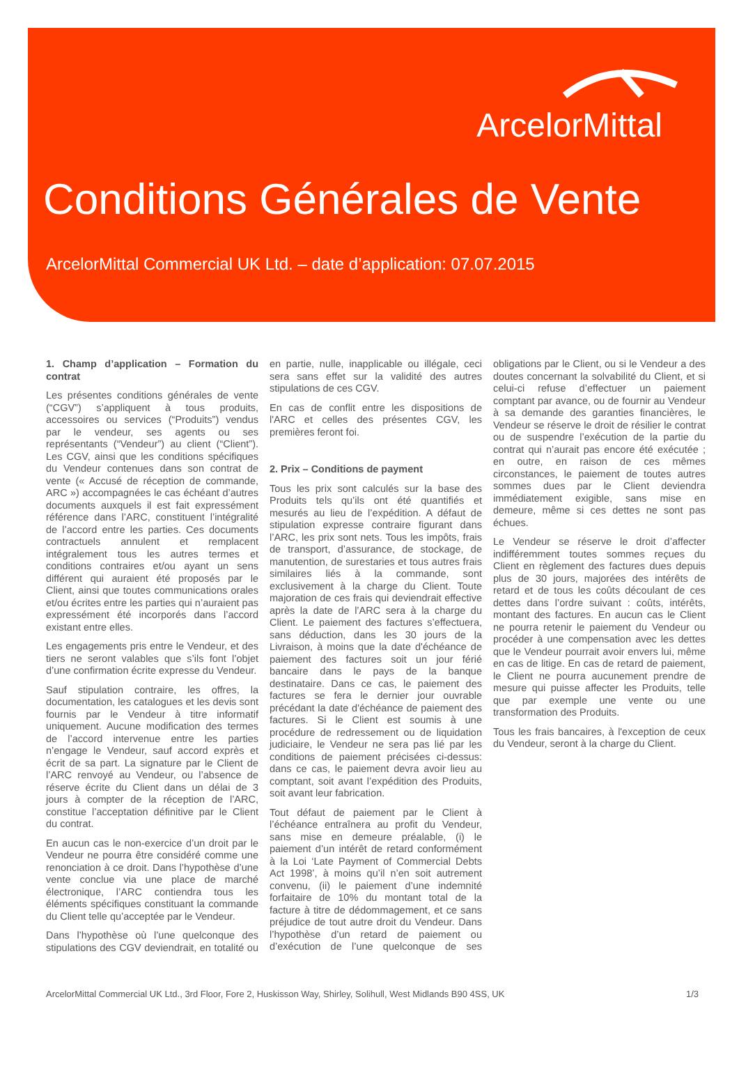ArcelorMittal
Conditions Générales de Vente
ArcelorMittal Commercial UK Ltd. – date d’application: 07.07.2015
1. Champ d’application – Formation du contrat
Les présentes conditions générales de vente (“CGV”) s’appliquent à tous produits, accessoires ou services (“Produits”) vendus par le vendeur, ses agents ou ses représentants (“Vendeur”) au client (“Client”). Les CGV, ainsi que les conditions spécifiques du Vendeur contenues dans son contrat de vente (« Accusé de réception de commande, ARC ») accompagnées le cas échéant d’autres documents auxquels il est fait expressément référence dans l’ARC, constituent l’intégralité de l’accord entre les parties. Ces documents contractuels annulent et remplacent intégralement tous les autres termes et conditions contraires et/ou ayant un sens différent qui auraient été proposés par le Client, ainsi que toutes communications orales et/ou écrites entre les parties qui n’auraient pas expressément été incorporés dans l’accord existant entre elles.
Les engagements pris entre le Vendeur, et des tiers ne seront valables que s’ils font l’objet d’une confirmation écrite expresse du Vendeur.
Sauf stipulation contraire, les offres, la documentation, les catalogues et les devis sont fournis par le Vendeur à titre informatif uniquement. Aucune modification des termes de l’accord intervenue entre les parties n’engage le Vendeur, sauf accord exprès et écrit de sa part. La signature par le Client de l’ARC renvoyé au Vendeur, ou l’absence de réserve écrite du Client dans un délai de 3 jours à compter de la réception de l’ARC, constitue l’acceptation définitive par le Client du contrat.
En aucun cas le non-exercice d’un droit par le Vendeur ne pourra être considéré comme une renonciation à ce droit. Dans l’hypothèse d’une vente conclue via une place de marché électronique, l’ARC contiendra tous les éléments spécifiques constituant la commande du Client telle qu’acceptée par le Vendeur.
Dans l’hypothèse où l’une quelconque des stipulations des CGV deviendrait, en totalité ou en partie, nulle, inapplicable ou illégale, ceci sera sans effet sur la validité des autres stipulations de ces CGV.
En cas de conflit entre les dispositions de l'ARC et celles des présentes CGV, les premières feront foi.
2. Prix – Conditions de payment
Tous les prix sont calculés sur la base des Produits tels qu’ils ont été quantifiés et mesurés au lieu de l’expédition. A défaut de stipulation expresse contraire figurant dans l’ARC, les prix sont nets. Tous les impôts, frais de transport, d’assurance, de stockage, de manutention, de surestaries et tous autres frais similaires liés à la commande, sont exclusivement à la charge du Client. Toute majoration de ces frais qui deviendrait effective après la date de l’ARC sera à la charge du Client. Le paiement des factures s’effectuera, sans déduction, dans les 30 jours de la Livraison, à moins que la date d'échéance de paiement des factures soit un jour férié bancaire dans le pays de la banque destinataire. Dans ce cas, le paiement des factures se fera le dernier jour ouvrable précédant la date d'échéance de paiement des factures. Si le Client est soumis à une procédure de redressement ou de liquidation judiciaire, le Vendeur ne sera pas lié par les conditions de paiement précisées ci-dessus: dans ce cas, le paiement devra avoir lieu au comptant, soit avant l’expédition des Produits, soit avant leur fabrication.
Tout défaut de paiement par le Client à l’échéance entraînera au profit du Vendeur, sans mise en demeure préalable, (i) le paiement d’un intérêt de retard conformément à la Loi ‘Late Payment of Commercial Debts Act 1998’, à moins qu’il n’en soit autrement convenu, (ii) le paiement d’une indemnité forfaitaire de 10% du montant total de la facture à titre de dédommagement, et ce sans préjudice de tout autre droit du Vendeur. Dans l’hypothèse d’un retard de paiement ou d’exécution de l’une quelconque de ses obligations par le Client, ou si le Vendeur a des doutes concernant la solvabilité du Client, et si celui-ci refuse d’effectuer un paiement comptant par avance, ou de fournir au Vendeur à sa demande des garanties financières, le Vendeur se réserve le droit de résilier le contrat ou de suspendre l’exécution de la partie du contrat qui n’aurait pas encore été exécutée ; en outre, en raison de ces mêmes circonstances, le paiement de toutes autres sommes dues par le Client deviendra immédiatement exigible, sans mise en demeure, même si ces dettes ne sont pas échues.
Le Vendeur se réserve le droit d’affecter indifféremment toutes sommes reçues du Client en règlement des factures dues depuis plus de 30 jours, majorées des intérêts de retard et de tous les coûts découlant de ces dettes dans l’ordre suivant : coûts, intérêts, montant des factures. En aucun cas le Client ne pourra retenir le paiement du Vendeur ou procéder à une compensation avec les dettes que le Vendeur pourrait avoir envers lui, même en cas de litige. En cas de retard de paiement, le Client ne pourra aucunement prendre de mesure qui puisse affecter les Produits, telle que par exemple une vente ou une transformation des Produits.
Tous les frais bancaires, à l'exception de ceux du Vendeur, seront à la charge du Client.
ArcelorMittal Commercial UK Ltd., 3rd Floor, Fore 2, Huskisson Way, Shirley, Solihull, West Midlands B90 4SS, UK 1/3